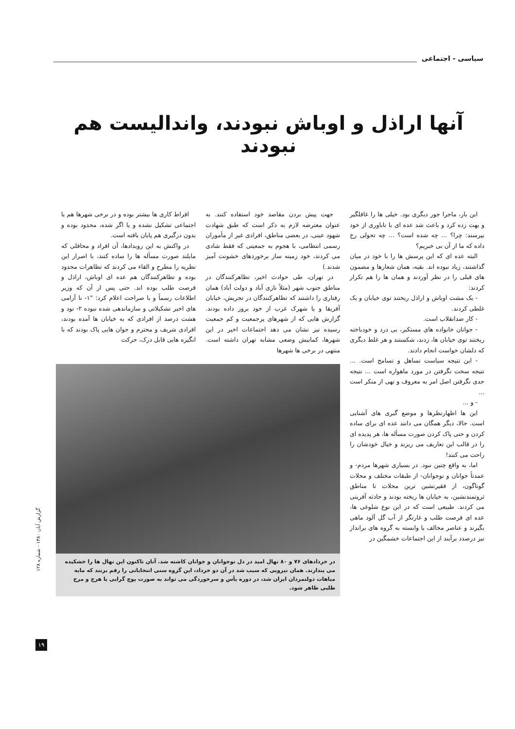سیاسی - اجتماعی
آنها اراذل و اوباش نبودند، واندالیست هم نبودند
این بار، ماجرا جور دیگری بود. خیلی ها را غافلگیر و بهت زده کرد و باعث شد عده ای با ناباوری از خود بپرسند: چرا؟ ... چه شده است؟ ... چه تحولی رخ داده که ما از آن بی خبریم؟
البته عده ای که این پرسش ها را با خود در میان گذاشتند، زیاد نبوده اند. بقیه، همان شعارها و مضمون های قبلی را در نظر آوردند و همان ها را هم تکرار کردند:
- یک مشت اوباش و اراذل ریختند توی خیابان و یک غلطی کردند.
- کار ضدانقلاب است.
- جوانان خانواده های مستکبر، بی درد و خودباخته ریختند توی خیابان ها، زدند، شکستند و هر غلط دیگری که دلشان خواست انجام دادند.
- این نتیجه سیاست تساهل و تسامح است. ... نتیجه سخت نگرفتن در مورد ماهواره است ... نتیجه جدی نگرفتن اصل امر به معروف و نهی از منکر است ...
- و ...
این ها اظهارنظرها و موضع گیری های آشنایی است. حالا، دیگر همگان می دانند عده ای برای ساده کردن و حتی پاک کردن صورت مسأله ها، هر پدیده ای را در قالب این تعاریف می ریزند و خیال خودشان را راحت می کنند!
اما، به واقع چنین نبود. در بسیاری شهرها مردم- و عمدتاً جوانان و نوجوانان- از طبقات مختلف و محلات گوناگون، از فقیرنشین ترین محلات تا مناطق ثروتمندنشین، به خیابان ها ریخته بودند و حادثه آفرینی می کردند. طبیعی است که در این نوع شلوغی ها، عده ای فرصت طلب و غارتگر از آب گل آلود ماهی بگیرند و عناصر مخالف یا وابسته به گروه های برانداز نیز درصدد برآیند از این اجتماعات خشمگین در
جهت پیش بردن مقاصد خود استفاده کنند. به عنوان معترضه لازم به ذکر است که طبق شهادت شهود عینی، در بعضی مناطق، افرادی غیر از مأموران رسمی انتظامی، با هجوم به جمعیتی که فقط شادی می کردند، خود زمینه ساز برخوردهای خشونت آمیز شدند.)
در تهران، طی حوادث اخیر، تظاهرکنندگان در مناطق جنوب شهر (مثلاً نازی آباد و دولت آباد) همان رفتاری را داشتند که تظاهرکنندگان در تجریش، خیابان آفریقا و یا شهرک غرب از خود بروز داده بودند. گزارش هایی که از شهرهای پرجمعیت و کم جمعیت رسیده نیز نشان می دهد اجتماعات اخیر در این شهرها، کمابیش وضعی مشابه تهران داشته است. منتهی در برخی ها شهرها
افراط کاری ها بیشتر بوده و در برخی شهرها هم یا اجتماعی تشکیل نشده و یا اگر شده، محدود بوده و بدون درگیری هم پایان یافته است.
در واکنش به این رویدادها، آن افراد و محافلی که مایلند صورت مسأله ها را ساده کنند، با اصرار این نظریه را مطرح و القاء می کردند که تظاهرات محدود بوده و تظاهرکنندگان هم عده ای اوباش، اراذل و فرصت طلب بوده اند. حتی پس از آن که وزیر اطلاعات رسماً و با صراحت اعلام کرد: "۱- نا آرامی های اخیر تشکیلاتی و سازماندهی شده نبوده ۲- نود و هشت درصد از افرادی که به خیابان ها آمده بودند، افرادی شریف و محترم و جوان هایی پاک بودند که با انگیزه هایی قابل درک، حرکت
در خردادهای ۷۶ و ۸۰ نهال امید در دل نوجوانان و جوانان کاشته شد. آنان تاکنون این نهال ها را خشکیده می پندارند. همان نیرویی که سبب شد در آن دو خرداد، این گروه سنی انتخاباتی را رقم بزنند که مایه مباهات دولتمردان ایران شد، در دوره یأس و سرخوردگی می تواند به صورت پوچ گرایی یا هرج و مرج طلبی ظاهر شود.
گزارش آبان ۱۳۸۰ - شماره ۱۲۸
۱۹